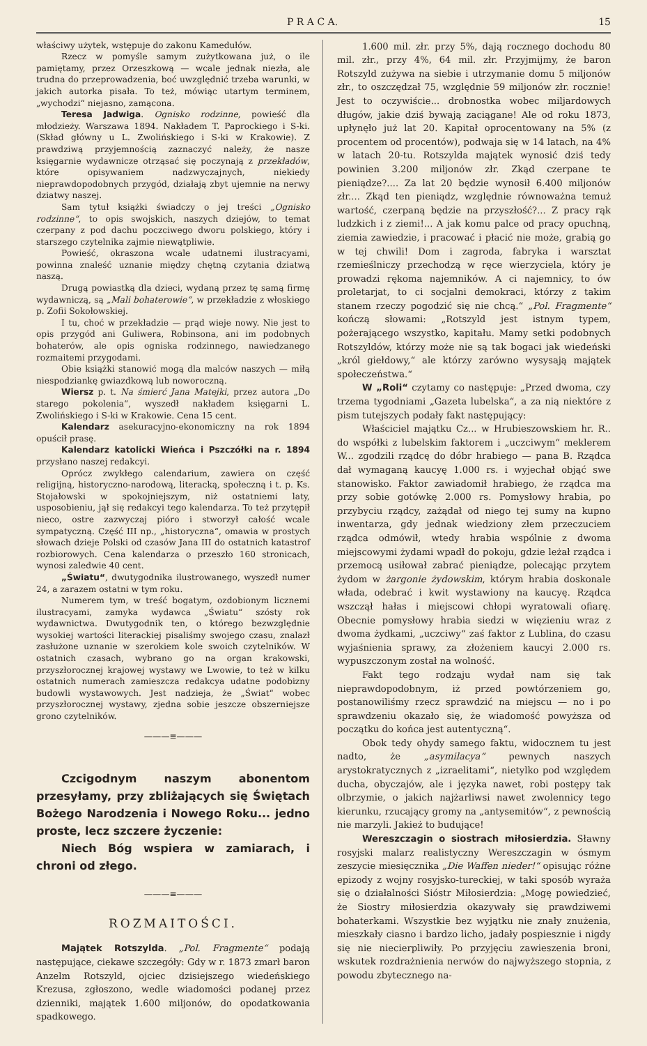P R A C A. 15
właściwy użytek, wstępuje do zakonu Kamedułów.
Rzecz w pomyśle samym zużytkowana już, o ile pamiętamy, przez Orzeszkową — wcale jednak niezła, ale trudna do przeprowadzenia, boć uwzględnić trzeba warunki, w jakich autorka pisała. To też, mówiąc utartym terminem, „wychodzi“ niejasno, zamącona.
Teresa Jadwiga. Ognisko rodzinne, powieść dla młodzieży. Warszawa 1894. Nakładem T. Paprockiego i S-ki. (Skład główny u L. Zwolińskiego i S-ki w Krakowie). Z prawdziwą przyjemnością zaznaczyć należy, że nasze księgarnie wydawnicze otrząsać się poczynają z przekładów, które opisywaniem nadzwyczajnych, niekiedy nieprawdopodobnych przygód, działają zbyt ujemnie na nerwy dziatwy naszej.
Sam tytuł książki świadczy o jej treści „Ognisko rodzinne“, to opis swojskich, naszych dziejów, to temat czerpany z pod dachu poczciwego dworu polskiego, który i starszego czytelnika zajmie niewątpliwie.
Powieść, okraszona wcale udatnemi ilustracyami, powinna znaleść uznanie między chętną czytania dziatwą naszą.
Drugą powiastką dla dzieci, wydaną przez tę samą firmę wydawniczą, są „Mali bohaterowie“, w przekładzie z włoskiego p. Zofii Sokołowskiej.
I tu, choć w przekładzie — prąd wieje nowy. Nie jest to opis przygód ani Guliwera, Robinsona, ani im podobnych bohaterów, ale opis ogniska rodzinnego, nawiedzanego rozmaitemi przygodami.
Obie książki stanowić mogą dla malców naszych — miłą niespodziankę gwiazdkową lub noworoczną.
Wiersz p. t. Na śmierć Jana Matejki, przez autora „Do starego pokolenia“, wyszedł nakładem księgarni L. Zwolińskiego i S-ki w Krakowie. Cena 15 cent.
Kalendarz asekuracyjno-ekonomiczny na rok 1894 opuścił prasę.
Kalendarz katolicki Wieńca i Pszczółki na r. 1894 przysłano naszej redakcyi.
Oprócz zwykłego calendarium, zawiera on część religijną, historyczno-narodową, literacką, społeczną i t. p. Ks. Stojałowski w spokojniejszym, niż ostatniemi laty, usposobieniu, jął się redakcyi tego kalendarza. To też przytępił nieco, ostre zazwyczaj pióro i stworzył całość wcale sympatyczną. Część III np., „historyczna“, omawia w prostych słowach dzieje Polski od czasów Jana III do ostatnich katastrof rozbiorowych. Cena kalendarza o przeszło 160 stronicach, wynosi zaledwie 40 cent.
„Światu“, dwutygodnika ilustrowanego, wyszedł numer 24, a zarazem ostatni w tym roku.
Numerem tym, w treść bogatym, ozdobionym licznemi ilustracyami, zamyka wydawca „Światu“ szósty rok wydawnictwa. Dwutygodnik ten, o którego bezwzględnie wysokiej wartości literackiej pisaliśmy swojego czasu, znalazł zasłużone uznanie w szerokiem kole swoich czytelników. W ostatnich czasach, wybrano go na organ krakowski, przyszłorocznej krajowej wystawy we Lwowie, to też w kilku ostatnich numerach zamieszcza redakcya udatne podobizny budowli wystawowych. Jest nadzieja, że „Świat“ wobec przyszłorocznej wystawy, zjedna sobie jeszcze obszerniejsze grono czytelników.
———≡———
Czcigodnym naszym abonentom przesyłamy, przy zbliżających się Świętach Bożego Narodzenia i Nowego Roku... jedno proste, lecz szczere życzenie:
Niech Bóg wspiera w zamiarach, i chroni od złego.
———≡———
ROZMAITOŚCI.
Majątek Rotszylda. „Pol. Fragmente“ podają następujące, ciekawe szczegóły: Gdy w r. 1873 zmarł baron Anzelm Rotszyld, ojciec dzisiejszego wiedeńskiego Krezusa, zgłoszono, wedle wiadomości podanej przez dzienniki, majątek 1.600 miljonów, do opodatkowania spadkowego.
1.600 mil. złr. przy 5%, dają rocznego dochodu 80 mil. złr., przy 4%, 64 mil. złr. Przyjmijmy, że baron Rotszyld zużywa na siebie i utrzymanie domu 5 miljonów złr., to oszczędzał 75, względnie 59 miljonów złr. rocznie! Jest to oczywiście... drobnostka wobec miljardowych długów, jakie dziś bywają zaciągane! Ale od roku 1873, upłynęło już lat 20. Kapitał oprocentowany na 5% (z procentem od procentów), podwaja się w 14 latach, na 4% w latach 20-tu. Rotszylda majątek wynosić dziś tedy powinien 3.200 miljonów złr. Zkąd czerpane te pieniądze?.... Za lat 20 będzie wynosił 6.400 miljonów złr.... Zkąd ten pieniądz, względnie równoważna temuż wartość, czerpaną będzie na przyszłość?... Z pracy rąk ludzkich i z ziemi!... A jak komu palce od pracy opuchną, ziemia zawiedzie, i pracować i płacić nie może, grabią go w tej chwili! Dom i zagroda, fabryka i warsztat rzemieślniczy przechodzą w ręce wierzyciela, który je prowadzi rękoma najemników. A ci najemnicy, to ów proletarjat, to ci socjalni demokraci, którzy z takim stanem rzeczy pogodzić się nie chcą.“ „Pol. Fragmente“ kończą słowami: „Rotszyld jest istnym typem, pożerającego wszystko, kapitału. Mamy setki podobnych Rotszyldów, którzy może nie są tak bogaci jak wiedeński „król giełdowy,“ ale którzy zarówno wysysają majątek społeczeństwa.“
W „Roli“ czytamy co następuje: „Przed dwoma, czy trzema tygodniami „Gazeta lubelska“, a za nią niektóre z pism tutejszych podały fakt następujący:
Właściciel majątku Cz... w Hrubieszowskiem hr. R.. do współki z lubelskim faktorem i „uczciwym“ meklerem W... zgodzili rządcę do dóbr hrabiego — pana B. Rządca dał wymaganą kaucyę 1.000 rs. i wyjechał objąć swe stanowisko. Faktor zawiadomił hrabiego, że rządca ma przy sobie gotówkę 2.000 rs. Pomysłowy hrabia, po przybyciu rządcy, zażądał od niego tej sumy na kupno inwentarza, gdy jednak wiedziony złem przeczuciem rządca odmówił, wtedy hrabia wspólnie z dwoma miejscowymi żydami wpadł do pokoju, gdzie leżał rządca i przemocą usiłował zabrać pieniądze, polecając przytem żydom w żargonie żydowskim, którym hrabia doskonale włada, odebrać i kwit wystawiony na kaucyę. Rządca wszczął hałas i miejscowi chłopi wyratowali ofiarę. Obecnie pomysłowy hrabia siedzi w więzieniu wraz z dwoma żydkami, „uczciwy“ zaś faktor z Lublina, do czasu wyjaśnienia sprawy, za złożeniem kaucyi 2.000 rs. wypuszczonym został na wolność.
Fakt tego rodzaju wydał nam się tak nieprawdopodobnym, iż przed powtórzeniem go, postanowiliśmy rzecz sprawdzić na miejscu — no i po sprawdzeniu okazało się, że wiadomość powyższa od początku do końca jest autentyczną“.
Obok tedy ohydy samego faktu, widocznem tu jest nadto, że „asymilacya“ pewnych naszych arystokratycznych z „izraelitami“, nietylko pod względem ducha, obyczajów, ale i języka nawet, robi postępy tak olbrzymie, o jakich najżarliwsi nawet zwolennicy tego kierunku, rzucający gromy na „antysemitów“, z pewnością nie marzyli. Jakież to budujące!
Wereszczagin o siostrach miłosierdzia. Sławny rosyjski malarz realistyczny Wereszczagin w ósmym zeszycie miesięcznika „Die Waffen nieder!“ opisując różne epizody z wojny rosyjsko-tureckiej, w taki sposób wyraża się o działalności Siόstr Miłosierdzia: „Mogę powiedzieć, że Siostry miłosierdzia okazywały się prawdziwemi bohaterkami. Wszystkie bez wyjątku nie znały znużenia, mieszkały ciasno i bardzo licho, jadały pospiesznie i nigdy się nie niecierpliwiły. Po przyjęciu zawieszenia broni, wskutek rozdrażnienia nerwów do najwyższego stopnia, z powodu zbytecznego na-